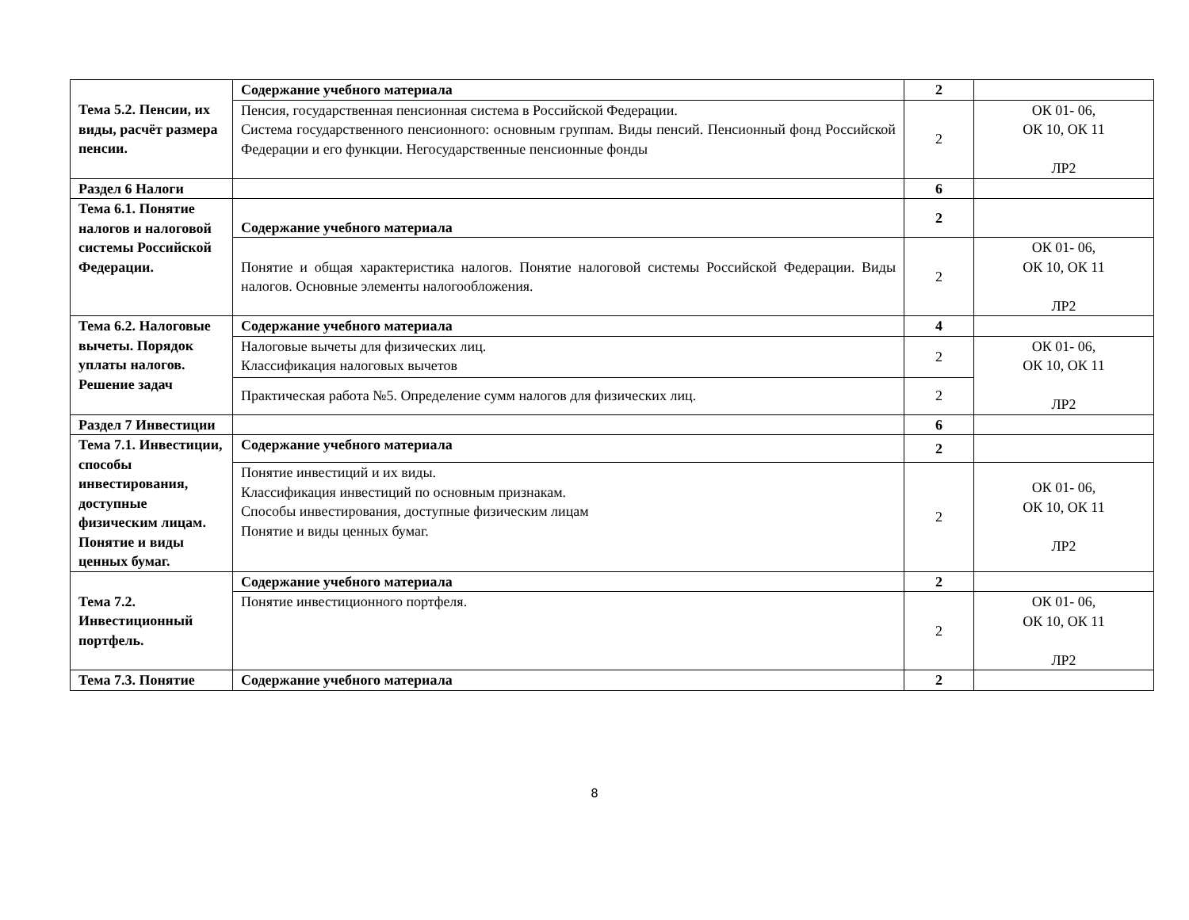| Тема 5.2. Пенсии, их виды, расчёт размера пенсии. | Содержание учебного материала | 2 | |
| | Пенсия, государственная пенсионная система в Российской Федерации. Система государственного пенсионного: основным группам. Виды пенсий. Пенсионный фонд Российской Федерации и его функции. Негосударственные пенсионные фонды | 2 | ОК 01- 06, ОК 10, ОК 11 ЛР2 |
| Раздел 6 Налоги | | 6 | |
| Тема 6.1. Понятие налогов и налоговой системы Российской Федерации. | Содержание учебного материала | 2 | |
| | Понятие и общая характеристика налогов. Понятие налоговой системы Российской Федерации. Виды налогов. Основные элементы налогообложения. | 2 | ОК 01- 06, ОК 10, ОК 11 ЛР2 |
| Тема 6.2. Налоговые вычеты. Порядок уплаты налогов. Решение задач | Содержание учебного материала | 4 | |
| | Налоговые вычеты для физических лиц. Классификация налоговых вычетов | 2 | ОК 01- 06, ОК 10, ОК 11 ЛР2 |
| | Практическая работа №5. Определение сумм налогов для физических лиц. | 2 | |
| Раздел 7 Инвестиции | | 6 | |
| Тема 7.1. Инвестиции, способы инвестирования, доступные физическим лицам. Понятие и виды ценных бумаг. | Содержание учебного материала | 2 | |
| | Понятие инвестиций и их виды. Классификация инвестиций по основным признакам. Способы инвестирования, доступные физическим лицам Понятие и виды ценных бумаг. | 2 | ОК 01- 06, ОК 10, ОК 11 ЛР2 |
| Тема 7.2. Инвестиционный портфель. | Содержание учебного материала | 2 | |
| | Понятие инвестиционного портфеля. | 2 | ОК 01- 06, ОК 10, ОК 11 ЛР2 |
| Тема 7.3. Понятие | Содержание учебного материала | 2 | |
8